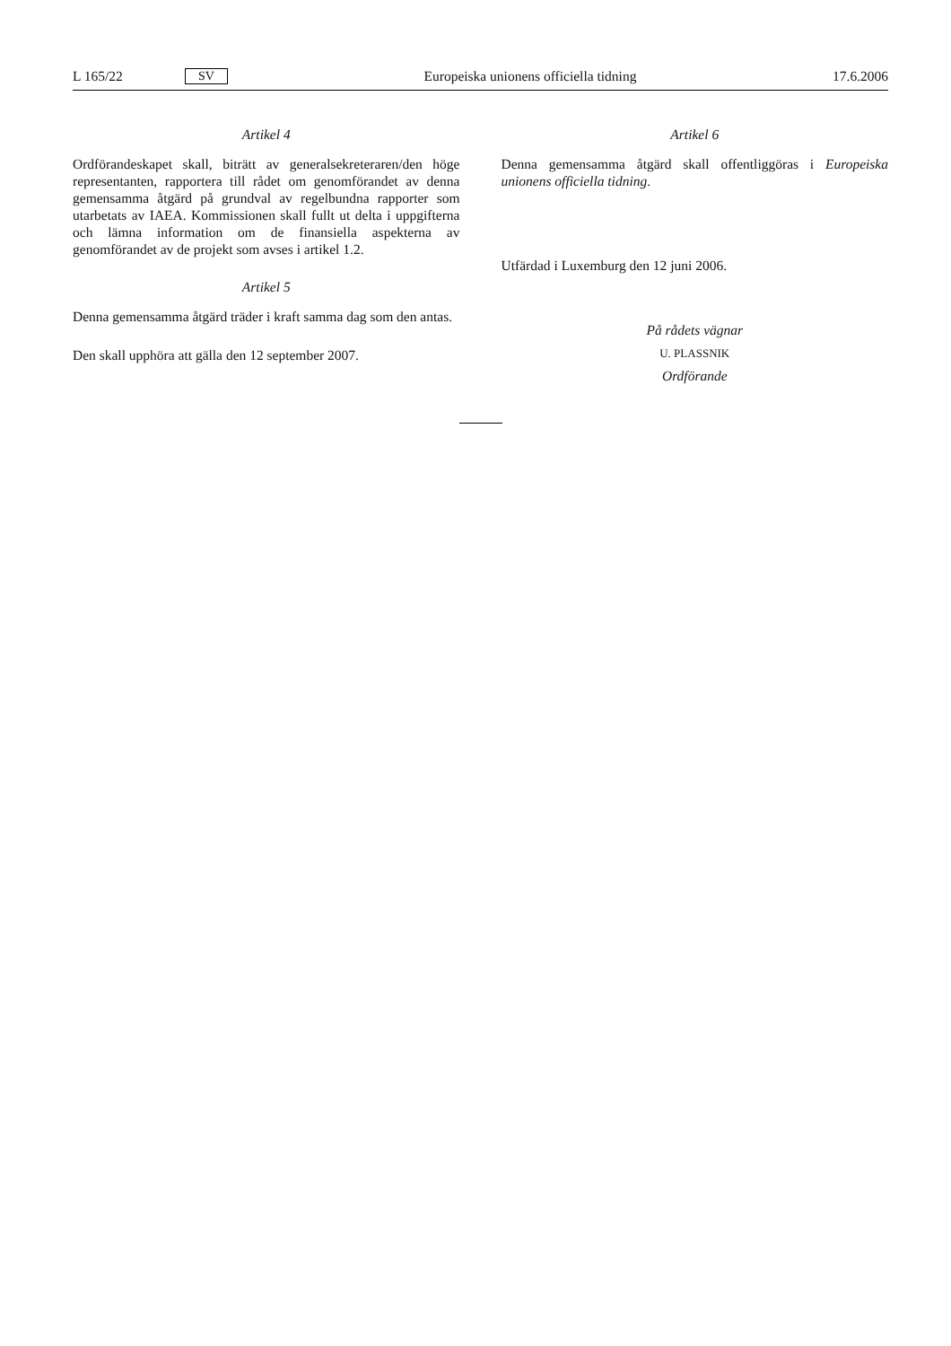L 165/22 SV Europeiska unionens officiella tidning 17.6.2006
Artikel 4
Ordförandeskapet skall, biträtt av generalsekreteraren/den höge representanten, rapportera till rådet om genomförandet av denna gemensamma åtgärd på grundval av regelbundna rapporter som utarbetats av IAEA. Kommissionen skall fullt ut delta i uppgifterna och lämna information om de finansiella aspekterna av genomförandet av de projekt som avses i artikel 1.2.
Artikel 5
Denna gemensamma åtgärd träder i kraft samma dag som den antas.
Den skall upphöra att gälla den 12 september 2007.
Artikel 6
Denna gemensamma åtgärd skall offentliggöras i Europeiska unionens officiella tidning.
Utfärdad i Luxemburg den 12 juni 2006.
På rådets vägnar
U. PLASSNIK
Ordförande